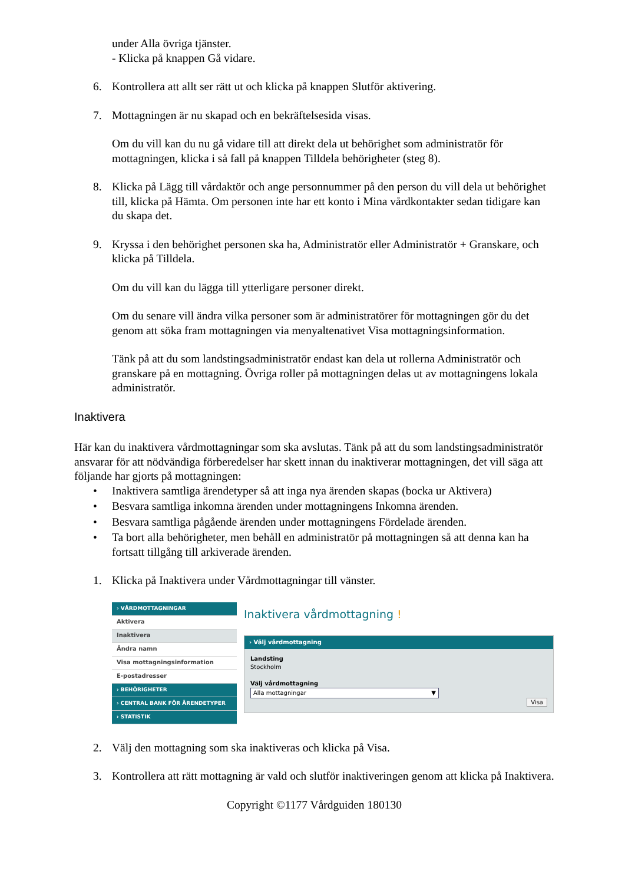under Alla övriga tjänster.
- Klicka på knappen Gå vidare.
6. Kontrollera att allt ser rätt ut och klicka på knappen Slutför aktivering.
7. Mottagningen är nu skapad och en bekräftelsesida visas.
Om du vill kan du nu gå vidare till att direkt dela ut behörighet som administratör för mottagningen, klicka i så fall på knappen Tilldela behörigheter (steg 8).
8. Klicka på Lägg till vårdaktör och ange personnummer på den person du vill dela ut behörighet till, klicka på Hämta. Om personen inte har ett konto i Mina vårdkontakter sedan tidigare kan du skapa det.
9. Kryssa i den behörighet personen ska ha, Administratör eller Administratör + Granskare, och klicka på Tilldela.
Om du vill kan du lägga till ytterligare personer direkt.
Om du senare vill ändra vilka personer som är administratörer för mottagningen gör du det genom att söka fram mottagningen via menyaltenativet Visa mottagningsinformation.
Tänk på att du som landstingsadministratör endast kan dela ut rollerna Administratör och granskare på en mottagning. Övriga roller på mottagningen delas ut av mottagningens lokala administratör.
Inaktivera
Här kan du inaktivera vårdmottagningar som ska avslutas. Tänk på att du som landstingsadministratör ansvarar för att nödvändiga förberedelser har skett innan du inaktiverar mottagningen, det vill säga att följande har gjorts på mottagningen:
• Inaktivera samtliga ärendetyper så att inga nya ärenden skapas (bocka ur Aktivera)
• Besvara samtliga inkomna ärenden under mottagningens Inkomna ärenden.
• Besvara samtliga pågående ärenden under mottagningens Fördelade ärenden.
• Ta bort alla behörigheter, men behåll en administratör på mottagningen så att denna kan ha fortsatt tillgång till arkiverade ärenden.
1. Klicka på Inaktivera under Vårdmottagningar till vänster.
› VÅRDMOTTAGNINGAR
Aktivera
Inaktivera
Ändra namn
Visa mottagningsinformation
E-postadresser
› BEHÖRIGHETER
› CENTRAL BANK FÖR ÄRENDETYPER
› STATISTIK
Inaktivera vårdmottagning !
› Välj vårdmottagning
Landsting
Stockholm
Välj vårdmottagning
Alla mottagningar ▼
Visa
2. Välj den mottagning som ska inaktiveras och klicka på Visa.
3. Kontrollera att rätt mottagning är vald och slutför inaktiveringen genom att klicka på Inaktivera.
Copyright ©1177 Vårdguiden 180130